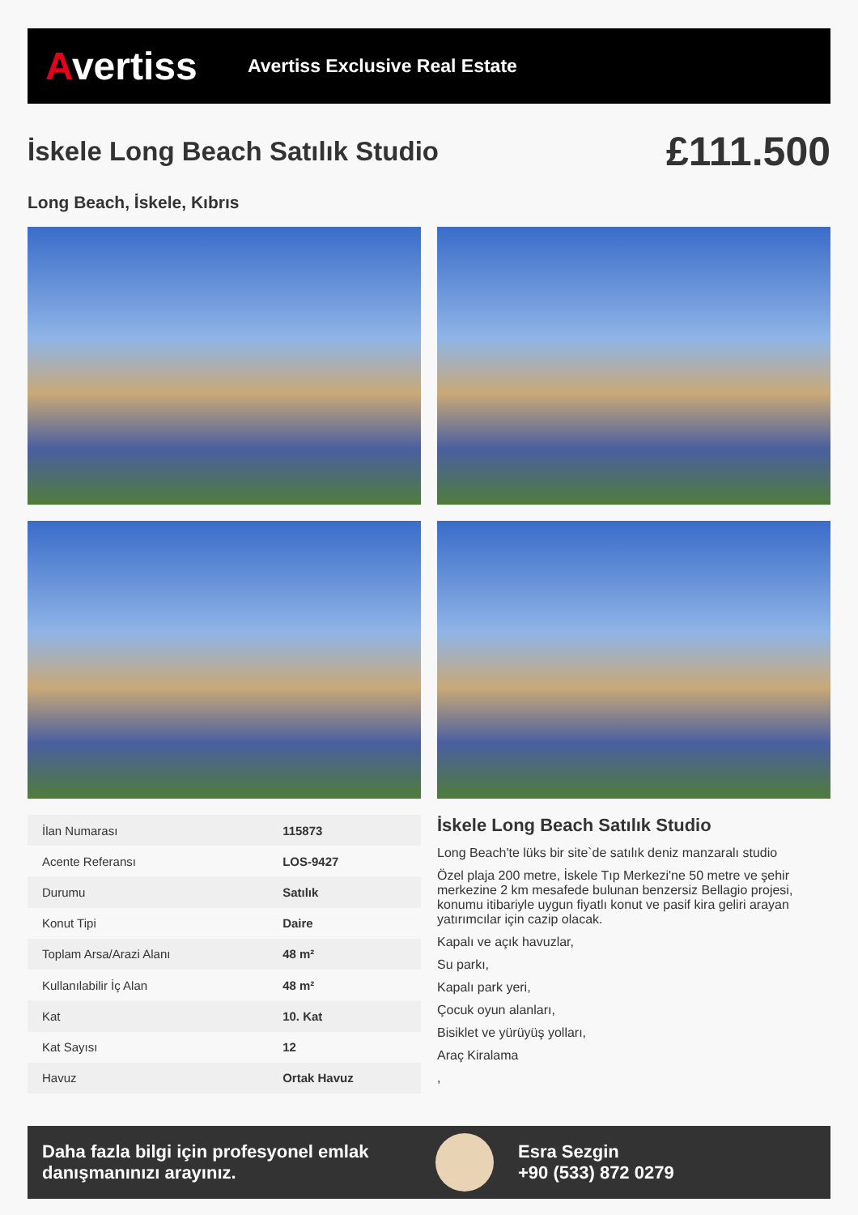Avertiss
Avertiss Exclusive Real Estate
İskele Long Beach Satılık Studio
£111.500
Long Beach, İskele, Kıbrıs
| İlan Numarası | 115873 |
| Acente Referansı | LOS-9427 |
| Durumu | Satılık |
| Konut Tipi | Daire |
| Toplam Arsa/Arazi Alanı | 48 m² |
| Kullanılabilir İç Alan | 48 m² |
| Kat | 10. Kat |
| Kat Sayısı | 12 |
| Havuz | Ortak Havuz |
İskele Long Beach Satılık Studio
Long Beach'te lüks bir site`de satılık deniz manzaralı studio
Özel plaja 200 metre, İskele Tıp Merkezi'ne 50 metre ve şehir merkezine 2 km mesafede bulunan benzersiz Bellagio projesi, konumu itibariyle uygun fiyatlı konut ve pasif kira geliri arayan yatırımcılar için cazip olacak.
Kapalı ve açık havuzlar,
Su parkı,
Kapalı park yeri,
Çocuk oyun alanları,
Bisiklet ve yürüyüş yolları,
Araç Kiralama
,
Daha fazla bilgi için profesyonel emlak danışmanınızı arayınız.
Esra Sezgin
+90 (533) 872 0279